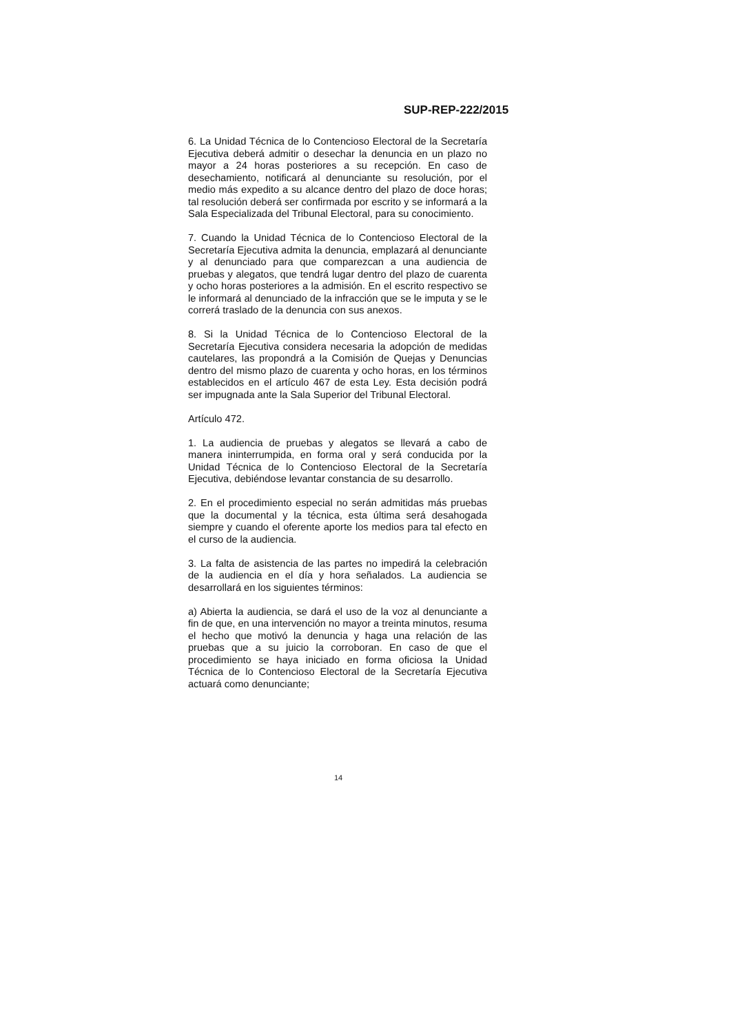SUP-REP-222/2015
6. La Unidad Técnica de lo Contencioso Electoral de la Secretaría Ejecutiva deberá admitir o desechar la denuncia en un plazo no mayor a 24 horas posteriores a su recepción. En caso de desechamiento, notificará al denunciante su resolución, por el medio más expedito a su alcance dentro del plazo de doce horas; tal resolución deberá ser confirmada por escrito y se informará a la Sala Especializada del Tribunal Electoral, para su conocimiento.
7. Cuando la Unidad Técnica de lo Contencioso Electoral de la Secretaría Ejecutiva admita la denuncia, emplazará al denunciante y al denunciado para que comparezcan a una audiencia de pruebas y alegatos, que tendrá lugar dentro del plazo de cuarenta y ocho horas posteriores a la admisión. En el escrito respectivo se le informará al denunciado de la infracción que se le imputa y se le correrá traslado de la denuncia con sus anexos.
8. Si la Unidad Técnica de lo Contencioso Electoral de la Secretaría Ejecutiva considera necesaria la adopción de medidas cautelares, las propondrá a la Comisión de Quejas y Denuncias dentro del mismo plazo de cuarenta y ocho horas, en los términos establecidos en el artículo 467 de esta Ley. Esta decisión podrá ser impugnada ante la Sala Superior del Tribunal Electoral.
Artículo 472.
1. La audiencia de pruebas y alegatos se llevará a cabo de manera ininterrumpida, en forma oral y será conducida por la Unidad Técnica de lo Contencioso Electoral de la Secretaría Ejecutiva, debiéndose levantar constancia de su desarrollo.
2. En el procedimiento especial no serán admitidas más pruebas que la documental y la técnica, esta última será desahogada siempre y cuando el oferente aporte los medios para tal efecto en el curso de la audiencia.
3. La falta de asistencia de las partes no impedirá la celebración de la audiencia en el día y hora señalados. La audiencia se desarrollará en los siguientes términos:
a) Abierta la audiencia, se dará el uso de la voz al denunciante a fin de que, en una intervención no mayor a treinta minutos, resuma el hecho que motivó la denuncia y haga una relación de las pruebas que a su juicio la corroboran. En caso de que el procedimiento se haya iniciado en forma oficiosa la Unidad Técnica de lo Contencioso Electoral de la Secretaría Ejecutiva actuará como denunciante;
14